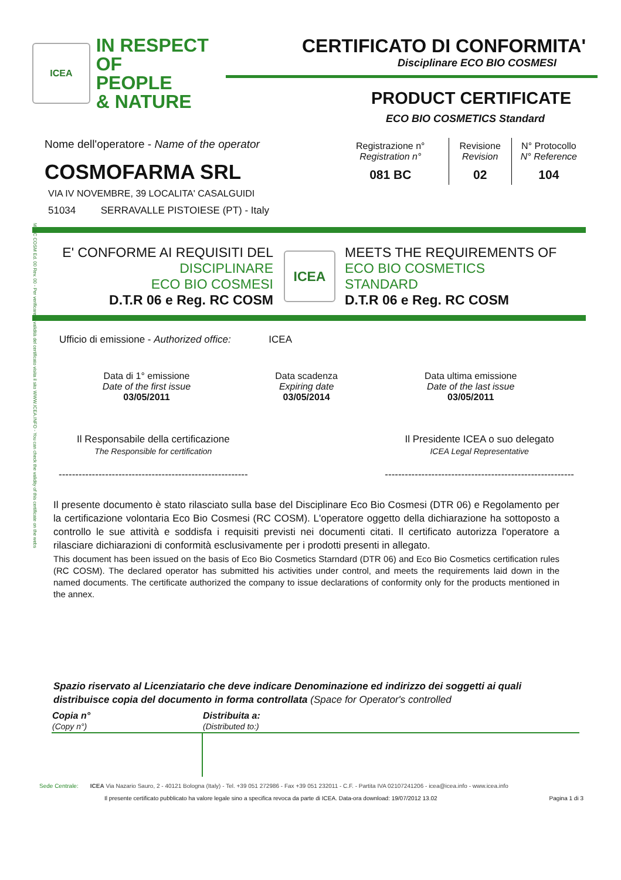M. RC COSM Ed. 00 Rev. 00 - Per verificare la validità del certificato visita il sito WWW.ICEA.INFO - You can check the validity of this certificate on the webs
ICEA
IN RESPECT OF
PEOPLE
& NATURE
CERTIFICATO DI CONFORMITA'
Disciplinare ECO BIO COSMESI
PRODUCT CERTIFICATE
ECO BIO COSMETICS Standard
Nome dell'operatore - Name of the operator
COSMOFARMA SRL
VIA IV NOVEMBRE, 39 LOCALITA' CASALGUIDI
51034 SERRAVALLE PISTOIESE (PT) - Italy
| Registrazione n° Registration n° | Revisione Revision | N° Protocollo N° Reference |
| --- | --- | --- |
| 081 BC | 02 | 104 |
E' CONFORME AI REQUISITI DEL
DISCIPLINARE
ECO BIO COSMESI
D.T.R 06 e Reg. RC COSM
ICEA
MEETS THE REQUIREMENTS OF
ECO BIO COSMETICS
STANDARD
D.T.R 06 e Reg. RC COSM
Ufficio di emissione - Authorized office: ICEA
| Data di 1° emissione Date of the first issue 03/05/2011 | Data scadenza Expiring date 03/05/2014 | Data ultima emissione Date of the last issue 03/05/2011 |
Il Responsabile della certificazione
The Responsible for certification
---------------------------------------------------------
Il Presidente ICEA o suo delegato
ICEA Legal Representative
---------------------------------------------------------
Il presente documento è stato rilasciato sulla base del Disciplinare Eco Bio Cosmesi (DTR 06) e Regolamento per la certificazione volontaria Eco Bio Cosmesi (RC COSM). L'operatore oggetto della dichiarazione ha sottoposto a controllo le sue attività e soddisfa i requisiti previsti nei documenti citati. Il certificato autorizza l'operatore a rilasciare dichiarazioni di conformità esclusivamente per i prodotti presenti in allegato.
This document has been issued on the basis of Eco Bio Cosmetics Starndard (DTR 06) and Eco Bio Cosmetics certification rules (RC COSM). The declared operator has submitted his activities under control, and meets the requirements laid down in the named documents. The certificate authorized the company to issue declarations of conformity only for the products mentioned in the annex.
Spazio riservato al Licenziatario che deve indicare Denominazione ed indirizzo dei soggetti ai quali distribuisce copia del documento in forma controllata (Space for Operator's controlled
| Copia n° (Copy n°) | Distribuita a: (Distributed to:) |
| --- | --- |
Sede Centrale: ICEA Via Nazario Sauro, 2 - 40121 Bologna (Italy) - Tel. +39 051 272986 - Fax +39 051 232011 - C.F. - Partita IVA 02107241206 - icea@icea.info - www.icea.info
Il presente certificato pubblicato ha valore legale sino a specifica revoca da parte di ICEA. Data-ora download: 19/07/2012 13.02 Pagina 1 di 3